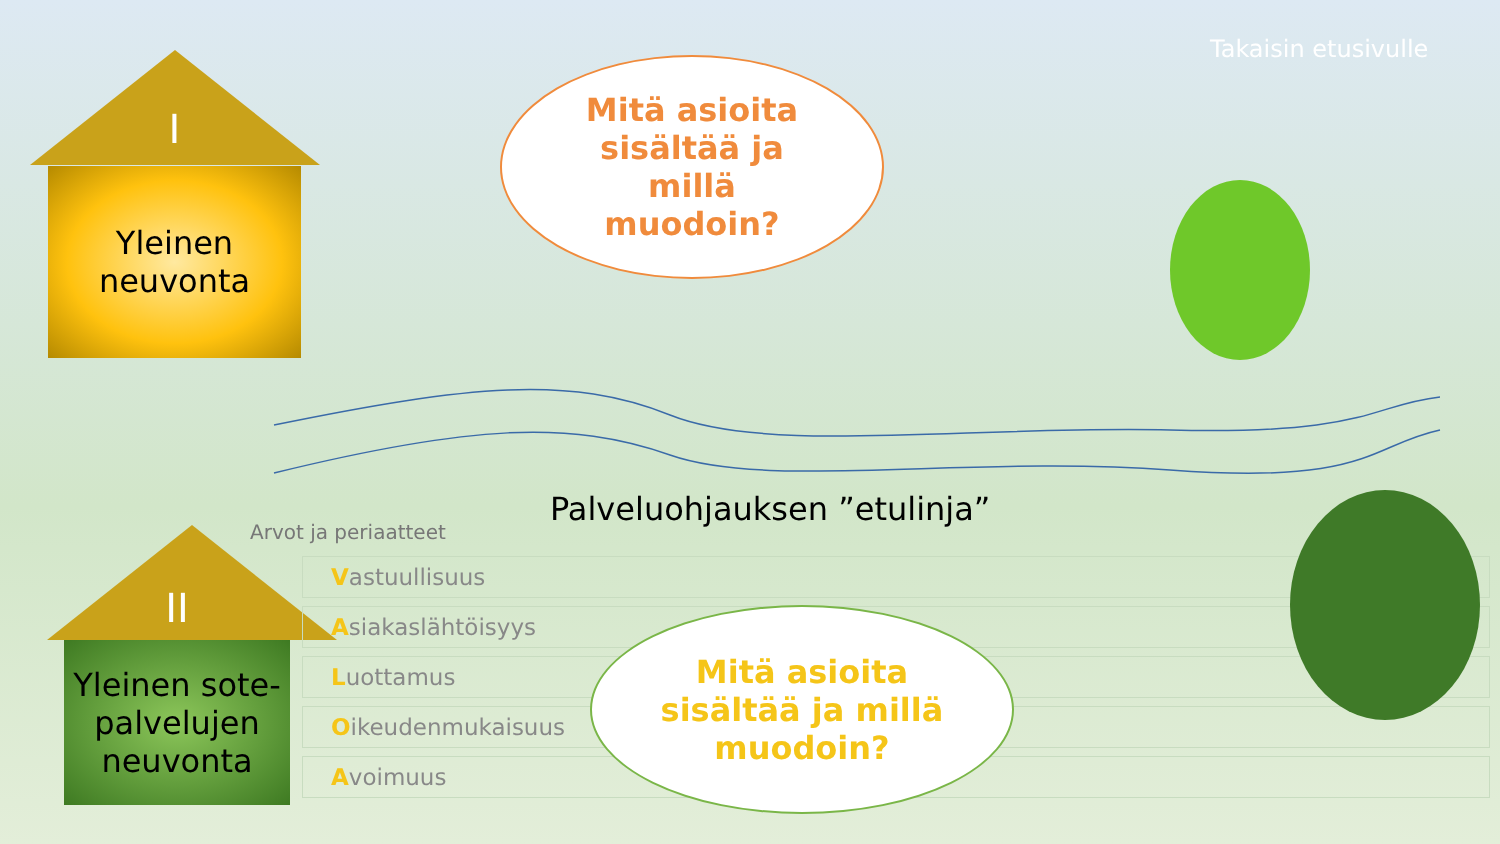Takaisin etusivulle
I
Yleinen
neuvonta
II
Yleinen sote-palvelujen neuvonta
Mitä asioita
sisältää ja
millä
muodoin?
Palveluohjauksen ”etulinja”
Arvot ja periaatteet
Vastuullisuus
Asiakaslähtöisyys
Luottamus
Oikeudenmukaisuus
Avoimuus
Mitä asioita
sisältää ja millä
muodoin?